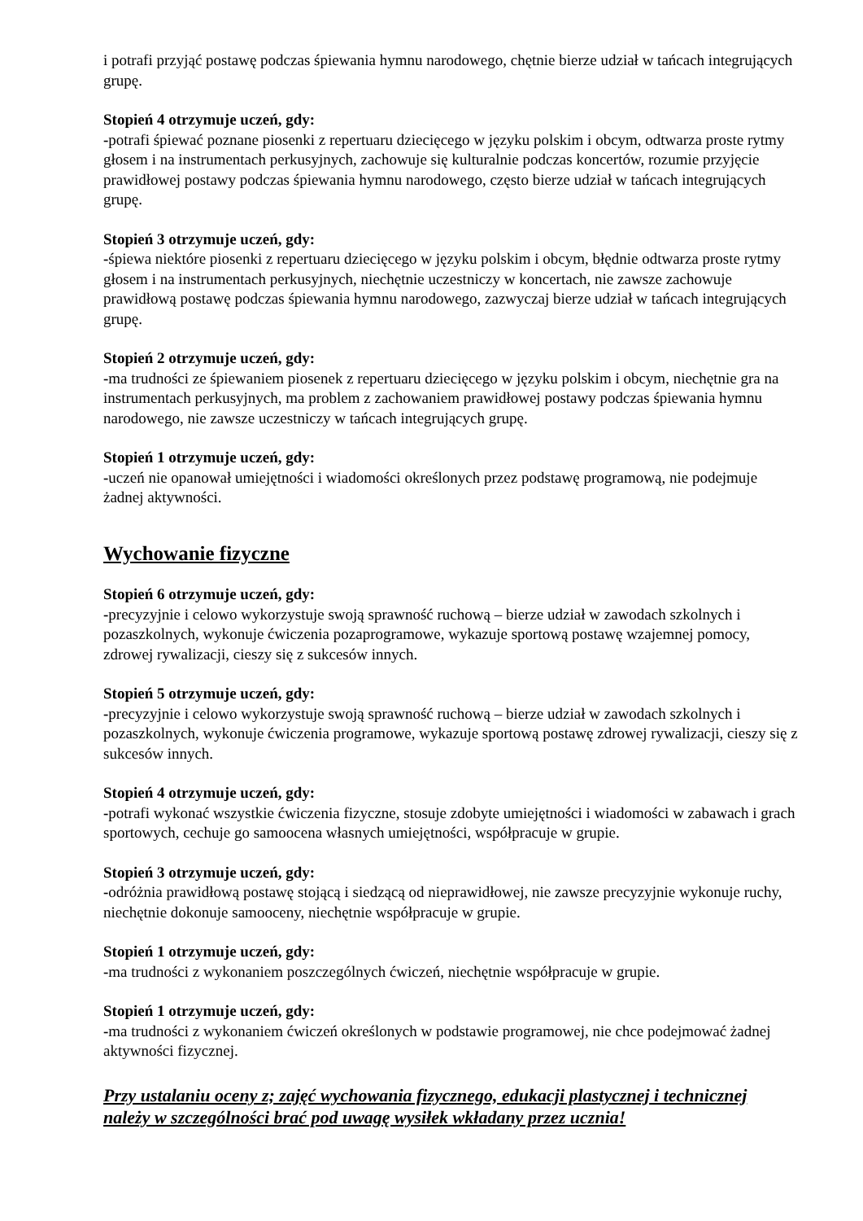i potrafi przyjąć postawę podczas śpiewania hymnu narodowego, chętnie bierze udział w tańcach integrujących grupę.
Stopień 4 otrzymuje uczeń, gdy:
-potrafi śpiewać poznane piosenki z repertuaru dziecięcego w języku polskim i obcym, odtwarza proste rytmy głosem i na instrumentach perkusyjnych, zachowuje się kulturalnie podczas koncertów, rozumie przyjęcie prawidłowej postawy podczas śpiewania hymnu narodowego, często bierze udział w tańcach integrujących grupę.
Stopień 3 otrzymuje uczeń, gdy:
-śpiewa niektóre piosenki z repertuaru dziecięcego w języku polskim i obcym, błędnie odtwarza proste rytmy głosem i na instrumentach perkusyjnych, niechętnie uczestniczy w koncertach, nie zawsze zachowuje prawidłową postawę podczas śpiewania hymnu narodowego, zazwyczaj bierze udział w tańcach integrujących grupę.
Stopień 2 otrzymuje uczeń, gdy:
-ma trudności ze śpiewaniem piosenek z repertuaru dziecięcego w języku polskim i obcym, niechętnie gra na instrumentach perkusyjnych, ma problem z zachowaniem prawidłowej postawy podczas śpiewania hymnu narodowego, nie zawsze uczestniczy w tańcach integrujących grupę.
Stopień 1 otrzymuje uczeń, gdy:
-uczeń nie opanował umiejętności i wiadomości określonych przez podstawę programową, nie podejmuje żadnej aktywności.
Wychowanie fizyczne
Stopień 6 otrzymuje uczeń, gdy:
-precyzyjnie i celowo wykorzystuje swoją sprawność ruchową – bierze udział w zawodach szkolnych i pozaszkolnych, wykonuje ćwiczenia pozaprogramowe, wykazuje sportową postawę wzajemnej pomocy, zdrowej rywalizacji, cieszy się z sukcesów innych.
Stopień 5 otrzymuje uczeń, gdy:
-precyzyjnie i celowo wykorzystuje swoją sprawność ruchową – bierze udział w zawodach szkolnych i pozaszkolnych, wykonuje ćwiczenia programowe, wykazuje sportową postawę zdrowej rywalizacji, cieszy się z sukcesów innych.
Stopień 4 otrzymuje uczeń, gdy:
-potrafi wykonać wszystkie ćwiczenia fizyczne, stosuje zdobyte umiejętności i wiadomości w zabawach i grach sportowych, cechuje go samoocena własnych umiejętności, współpracuje w grupie.
Stopień 3 otrzymuje uczeń, gdy:
-odróżnia prawidłową postawę stojącą i siedzącą od nieprawidłowej, nie zawsze precyzyjnie wykonuje ruchy, niechętnie dokonuje samooceny, niechętnie współpracuje w grupie.
Stopień 1 otrzymuje uczeń, gdy:
-ma trudności z wykonaniem poszczególnych ćwiczeń, niechętnie współpracuje w grupie.
Stopień 1 otrzymuje uczeń, gdy:
-ma trudności z wykonaniem ćwiczeń określonych w podstawie programowej, nie chce podejmować żadnej aktywności fizycznej.
Przy ustalaniu oceny z; zajęć wychowania fizycznego, edukacji plastycznej i technicznej należy w szczególności brać pod uwagę wysiłek wkładany przez ucznia!